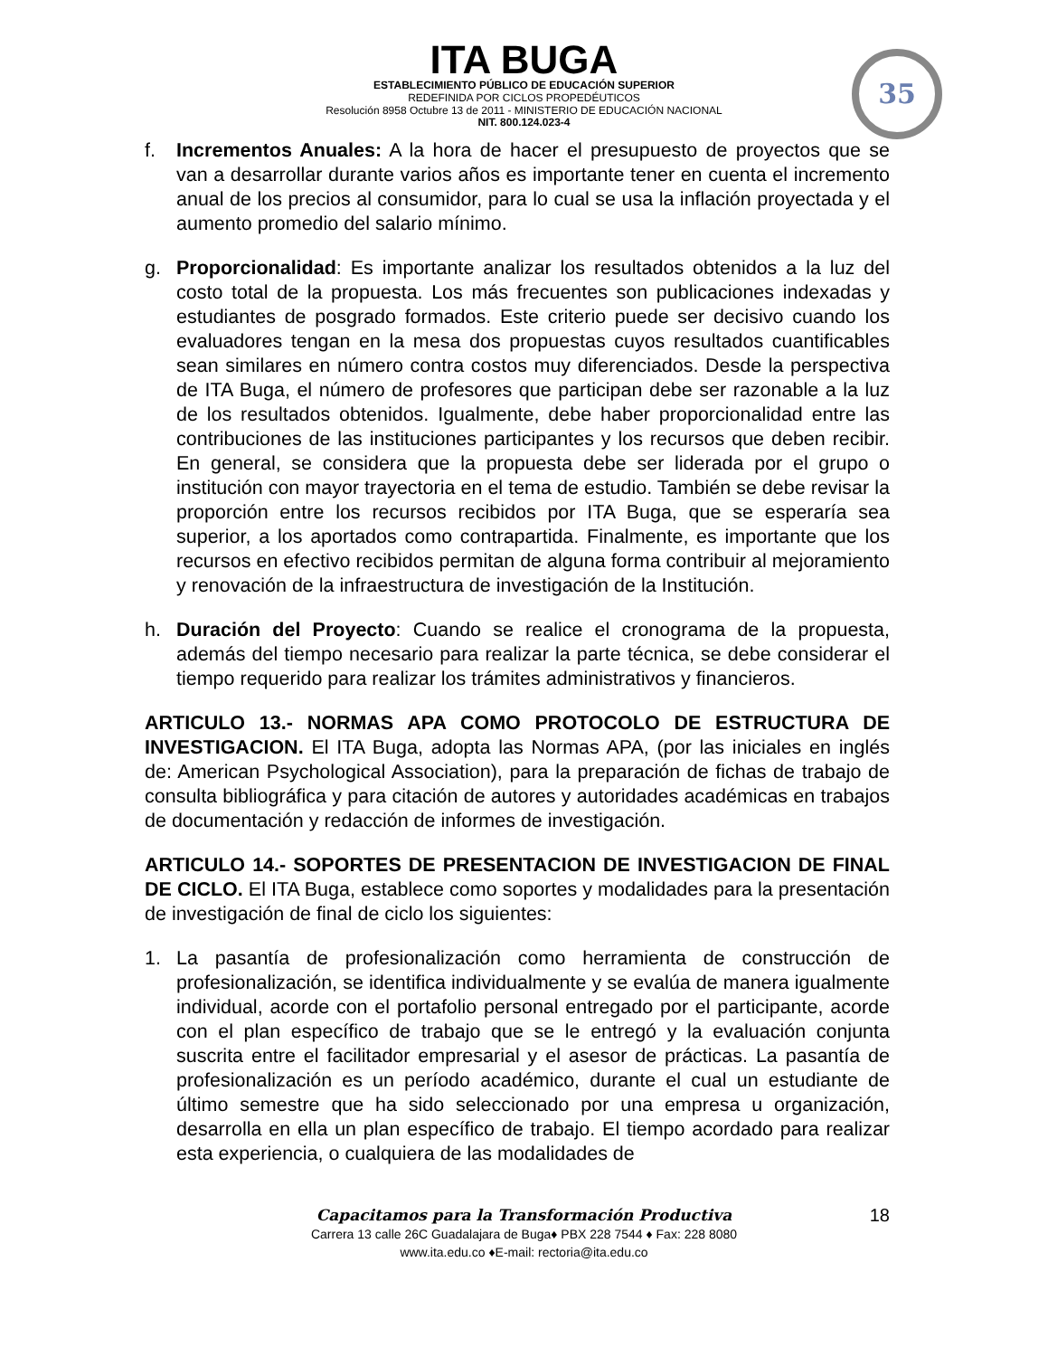ITA BUGA
ESTABLECIMIENTO PÚBLICO DE EDUCACIÓN SUPERIOR
REDEFINIDA POR CICLOS PROPEDÉUTICOS
Resolución 8958 Octubre 13 de 2011 - MINISTERIO DE EDUCACIÓN NACIONAL
NIT. 800.124.023-4
35
f. Incrementos Anuales: A la hora de hacer el presupuesto de proyectos que se van a desarrollar durante varios años es importante tener en cuenta el incremento anual de los precios al consumidor, para lo cual se usa la inflación proyectada y el aumento promedio del salario mínimo.
g. Proporcionalidad: Es importante analizar los resultados obtenidos a la luz del costo total de la propuesta. Los más frecuentes son publicaciones indexadas y estudiantes de posgrado formados. Este criterio puede ser decisivo cuando los evaluadores tengan en la mesa dos propuestas cuyos resultados cuantificables sean similares en número contra costos muy diferenciados. Desde la perspectiva de ITA Buga, el número de profesores que participan debe ser razonable a la luz de los resultados obtenidos. Igualmente, debe haber proporcionalidad entre las contribuciones de las instituciones participantes y los recursos que deben recibir. En general, se considera que la propuesta debe ser liderada por el grupo o institución con mayor trayectoria en el tema de estudio. También se debe revisar la proporción entre los recursos recibidos por ITA Buga, que se esperaría sea superior, a los aportados como contrapartida. Finalmente, es importante que los recursos en efectivo recibidos permitan de alguna forma contribuir al mejoramiento y renovación de la infraestructura de investigación de la Institución.
h. Duración del Proyecto: Cuando se realice el cronograma de la propuesta, además del tiempo necesario para realizar la parte técnica, se debe considerar el tiempo requerido para realizar los trámites administrativos y financieros.
ARTICULO 13.- NORMAS APA COMO PROTOCOLO DE ESTRUCTURA DE INVESTIGACION. El ITA Buga, adopta las Normas APA, (por las iniciales en inglés de: American Psychological Association), para la preparación de fichas de trabajo de consulta bibliográfica y para citación de autores y autoridades académicas en trabajos de documentación y redacción de informes de investigación.
ARTICULO 14.- SOPORTES DE PRESENTACION DE INVESTIGACION DE FINAL DE CICLO. El ITA Buga, establece como soportes y modalidades para la presentación de investigación de final de ciclo los siguientes:
1. La pasantía de profesionalización como herramienta de construcción de profesionalización, se identifica individualmente y se evalúa de manera igualmente individual, acorde con el portafolio personal entregado por el participante, acorde con el plan específico de trabajo que se le entregó y la evaluación conjunta suscrita entre el facilitador empresarial y el asesor de prácticas. La pasantía de profesionalización es un período académico, durante el cual un estudiante de último semestre que ha sido seleccionado por una empresa u organización, desarrolla en ella un plan específico de trabajo. El tiempo acordado para realizar esta experiencia, o cualquiera de las modalidades de
18 Capacitamos para la Transformación Productiva
Carrera 13 calle 26C Guadalajara de Buga♦ PBX 228 7544 ♦ Fax: 228 8080
www.ita.edu.co ♦E-mail: rectoria@ita.edu.co